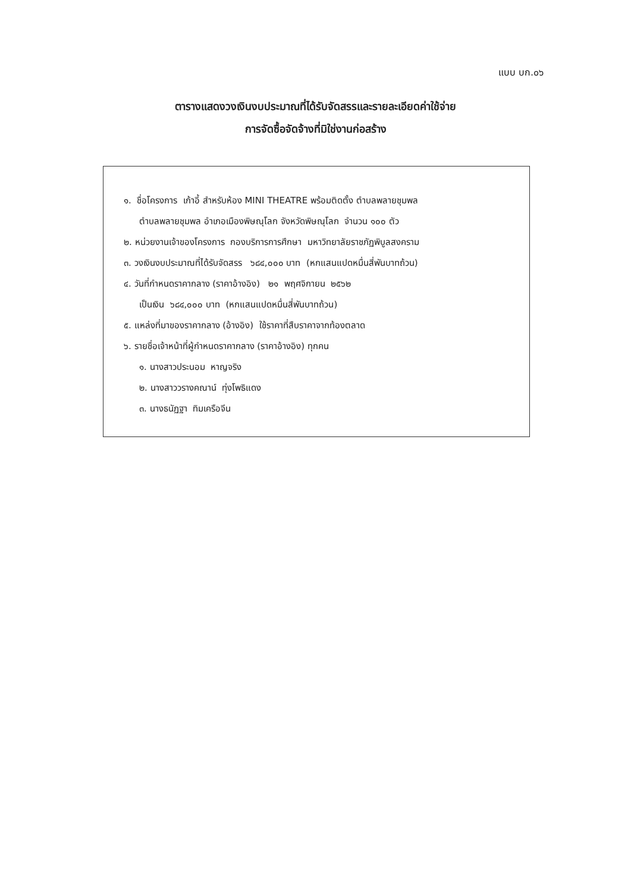แบบ บก.๐๖
ตารางแสดงวงเงินงบประมาณที่ได้รับจัดสรรและรายละเอียดค่าใช้จ่าย
การจัดซื้อจัดจ้างที่มิใช่งานก่อสร้าง
๑. ชื่อโครงการ เก้าอี้ สำหรับห้อง MINI THEATRE พร้อมติดตั้ง ตำบลพลายชุมพล
ตำบลพลายชุมพล อำเภอเมืองพิษณุโลก จังหวัดพิษณุโลก จำนวน ๑๐๐ ตัว
๒. หน่วยงานเจ้าของโครงการ กองบริการการศึกษา มหาวิทยาลัยราชภัฏพิบูลสงคราม
๓. วงเงินงบประมาณที่ได้รับจัดสรร ๖๘๔,๐๐๐ บาท (หกแสนแปดหมื่นสี่พันบาทถ้วน)
๔. วันที่กำหนดราคากลาง (ราคาอ้างอิง) ๒๑ พฤศจิกายน ๒๕๖๒
เป็นเงิน ๖๘๔,๐๐๐ บาท (หกแสนแปดหมื่นสี่พันบาทถ้วน)
๕. แหล่งที่มาของราคากลาง (อ้างอิง) ใช้ราคาที่สืบราคาจากท้องตลาด
๖. รายชื่อเจ้าหน้าที่ผู้กำหนดราคากลาง (ราคาอ้างอิง) ทุกคน
๑. นางสาวประนอม หาญจริง
๒. นางสาววรางคณาน์ ทุ่งโพธิแดง
๓. นางธนัฏฐา ทิมเครือจีน